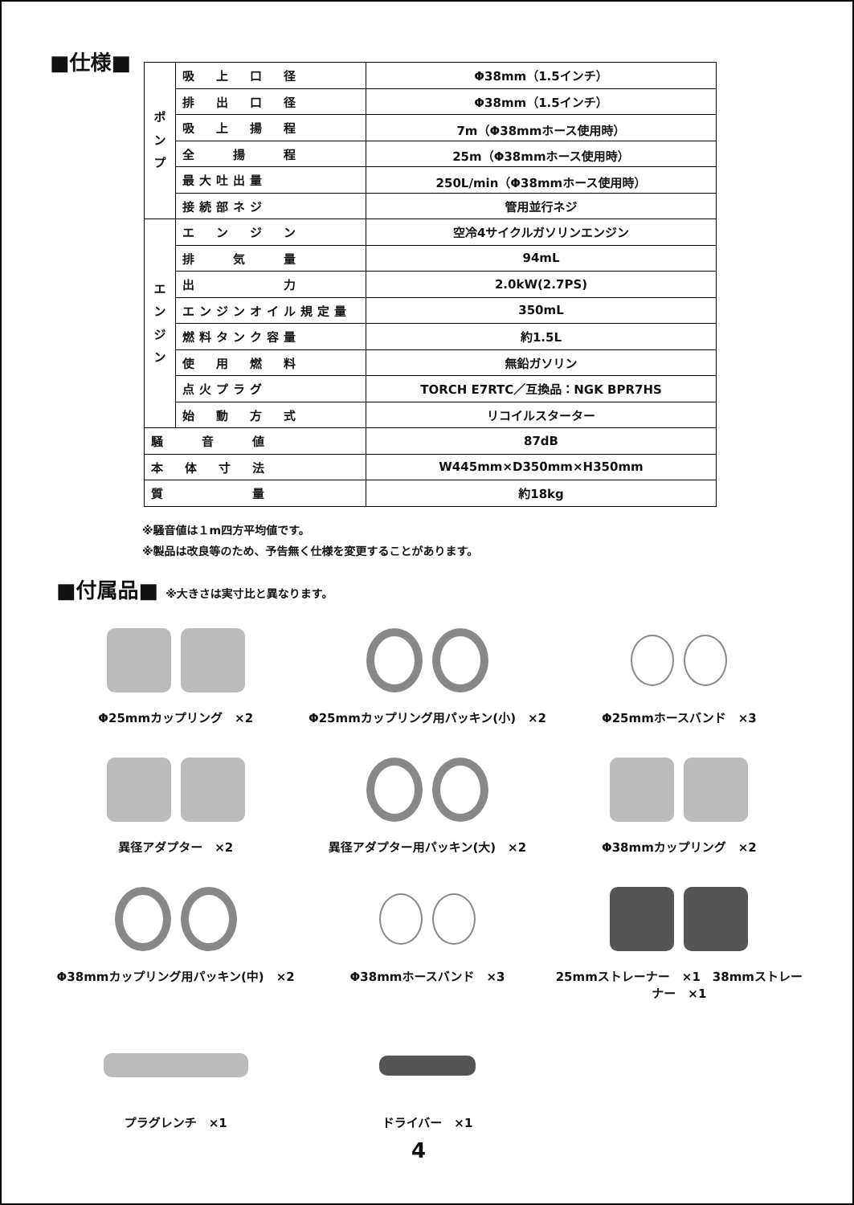■仕様■
| ポンプ | 吸 上 口 径 | Φ38mm（1.5インチ） |
| | 排 出 口 径 | Φ38mm（1.5インチ） |
| | 吸 上 揚 程 | 7m（Φ38mmホース使用時） |
| | 全 揚 程 | 25m（Φ38mmホース使用時） |
| | 最大吐出量 | 250L/min（Φ38mmホース使用時） |
| | 接続部ネジ | 管用並行ネジ |
| エンジン | エ ン ジ ン | 空冷4サイクルガソリンエンジン |
| | 排 気 量 | 94mL |
| | 出 力 | 2.0kW(2.7PS) |
| | エンジンオイル規定量 | 350mL |
| | 燃料タンク容量 | 約1.5L |
| | 使 用 燃 料 | 無鉛ガソリン |
| | 点火プラグ | TORCH E7RTC／互換品：NGK BPR7HS |
| | 始 動 方 式 | リコイルスターター |
| 騒 音 値 | | 87dB |
| 本 体 寸 法 | | W445mm×D350mm×H350mm |
| 質 量 | | 約18kg |
※騒音値は１m四方平均値です。
※製品は改良等のため、予告無く仕様を変更することがあります。
■付属品■ ※大きさは実寸比と異なります。
Φ25mmカップリング　×2
Φ25mmカップリング用パッキン(小)　×2
Φ25mmホースバンド　×3
異径アダプター　×2
異径アダプター用パッキン(大)　×2
Φ38mmカップリング　×2
Φ38mmカップリング用パッキン(中)　×2
Φ38mmホースバンド　×3
25mmストレーナー　×1　38mmストレーナー　×1
プラグレンチ　×1
ドライバー　×1
4